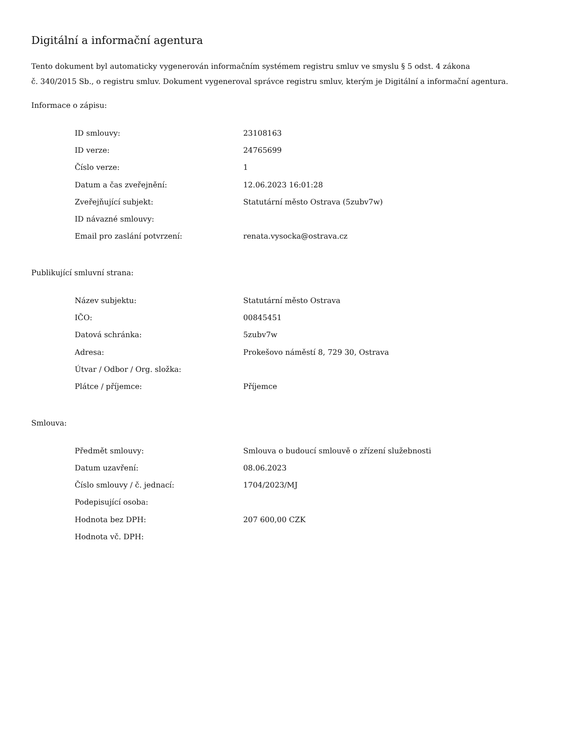Digitální a informační agentura
Tento dokument byl automaticky vygenerován informačním systémem registru smluv ve smyslu § 5 odst. 4 zákona
č. 340/2015 Sb., o registru smluv. Dokument vygeneroval správce registru smluv, kterým je Digitální a informační agentura.
Informace o zápisu:
| ID smlouvy: | 23108163 |
| ID verze: | 24765699 |
| Číslo verze: | 1 |
| Datum a čas zveřejnění: | 12.06.2023 16:01:28 |
| Zveřejňující subjekt: | Statutární město Ostrava (5zubv7w) |
| ID návazné smlouvy: | |
| Email pro zaslání potvrzení: | renata.vysocka@ostrava.cz |
Publikující smluvní strana:
| Název subjektu: | Statutární město Ostrava |
| IČO: | 00845451 |
| Datová schránka: | 5zubv7w |
| Adresa: | Prokešovo náměstí 8, 729 30, Ostrava |
| Útvar / Odbor / Org. složka: | |
| Plátce / příjemce: | Příjemce |
Smlouva:
| Předmět smlouvy: | Smlouva o budoucí smlouvě o zřízení služebnosti |
| Datum uzavření: | 08.06.2023 |
| Číslo smlouvy / č. jednací: | 1704/2023/MJ |
| Podepisující osoba: | |
| Hodnota bez DPH: | 207 600,00 CZK |
| Hodnota vč. DPH: | |